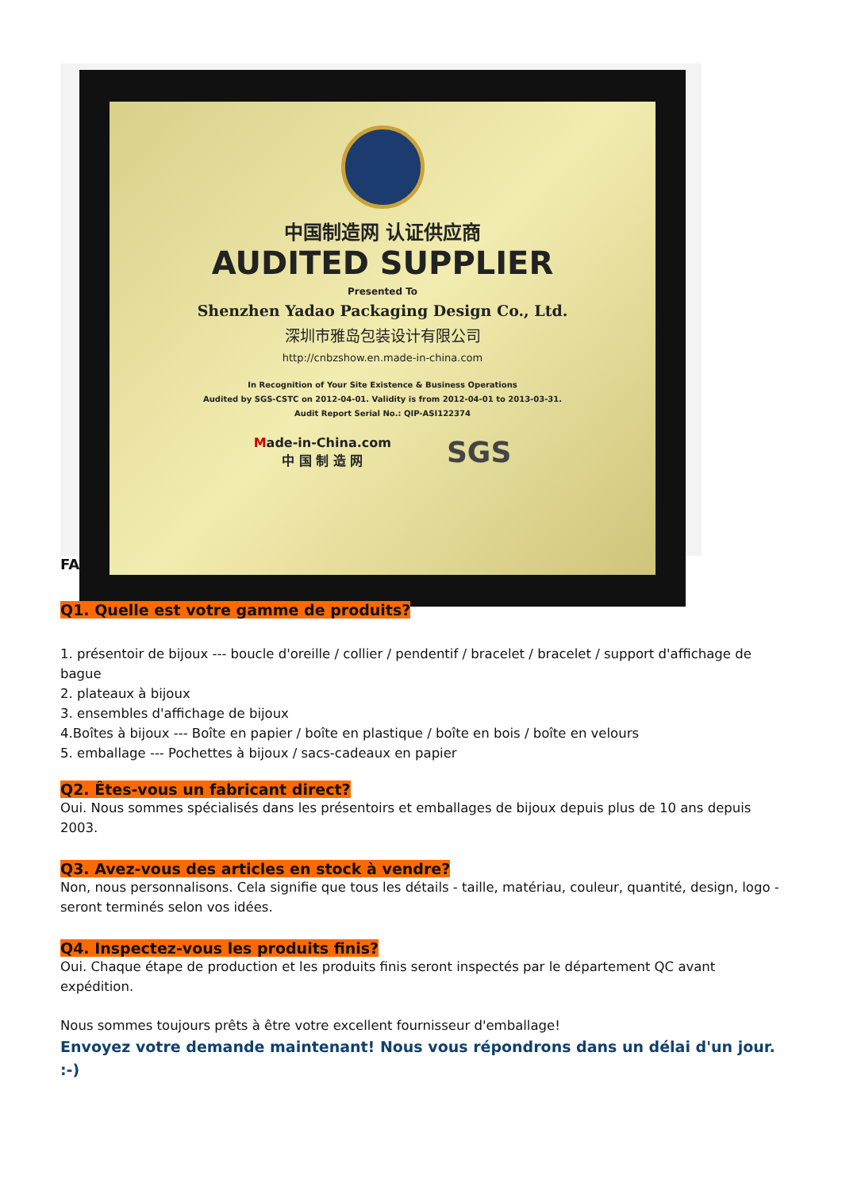中国制造网 认证供应商
AUDITED SUPPLIER
Presented To
Shenzhen Yadao Packaging Design Co., Ltd.
深圳市雅岛包装设计有限公司
http://cnbzshow.en.made-in-china.com
In Recognition of Your Site Existence & Business Operations
Audited by SGS-CSTC on 2012-04-01. Validity is from 2012-04-01 to 2013-03-31.
Audit Report Serial No.: QIP-ASI122374
Made-in-China.com
中 国 制 造 网 SGS
FAQ
Q1. Quelle est votre gamme de produits?
1. présentoir de bijoux --- boucle d'oreille / collier / pendentif / bracelet / bracelet / support d'affichage de bague
2. plateaux à bijoux
3. ensembles d'affichage de bijoux
4.Boîtes à bijoux --- Boîte en papier / boîte en plastique / boîte en bois / boîte en velours
5. emballage --- Pochettes à bijoux / sacs-cadeaux en papier
Q2. Êtes-vous un fabricant direct?
Oui. Nous sommes spécialisés dans les présentoirs et emballages de bijoux depuis plus de 10 ans depuis 2003.
Q3. Avez-vous des articles en stock à vendre?
Non, nous personnalisons. Cela signifie que tous les détails - taille, matériau, couleur, quantité, design, logo - seront terminés selon vos idées.
Q4. Inspectez-vous les produits finis?
Oui. Chaque étape de production et les produits finis seront inspectés par le département QC avant expédition.
Nous sommes toujours prêts à être votre excellent fournisseur d'emballage!
Envoyez votre demande maintenant! Nous vous répondrons dans un délai d'un jour. :-)